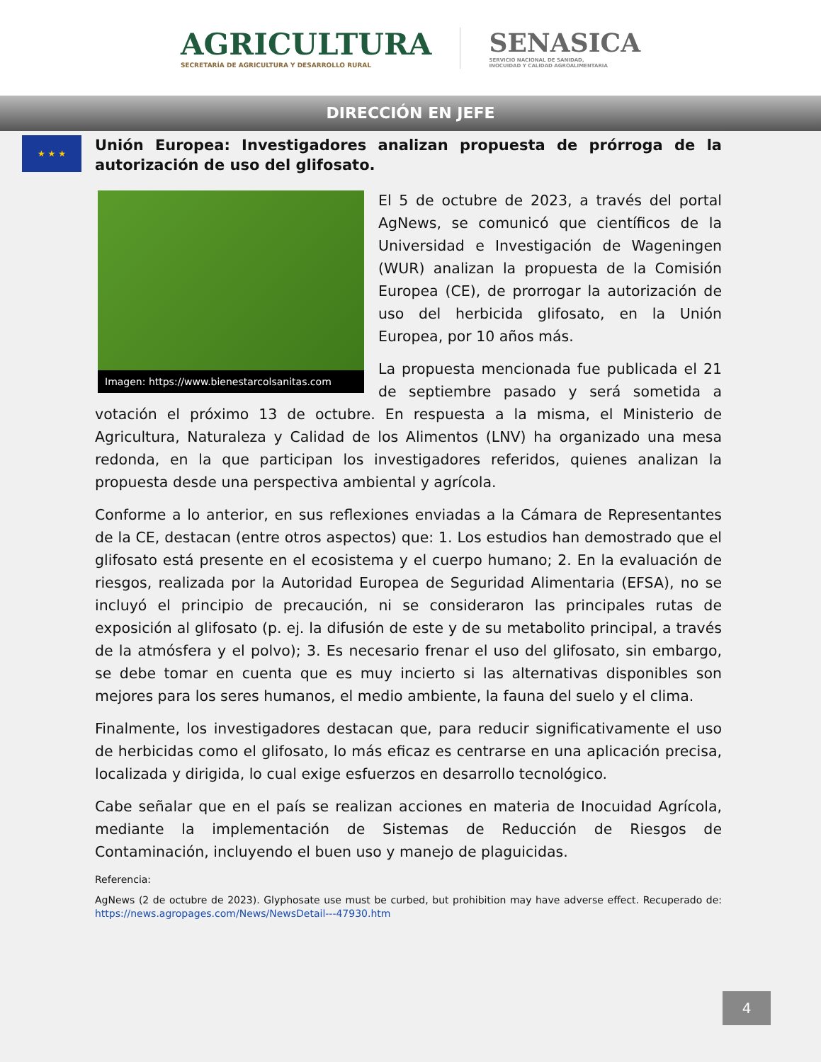AGRICULTURA
SECRETARÍA DE AGRICULTURA Y DESARROLLO RURAL
SENASICA
SERVICIO NACIONAL DE SANIDAD,
INOCUIDAD Y CALIDAD AGROALIMENTARIA
DIRECCIÓN EN JEFE
★ ★ ★
Unión Europea: Investigadores analizan propuesta de prórroga de la autorización de uso del glifosato.
Imagen: https://www.bienestarcolsanitas.com
El 5 de octubre de 2023, a través del portal AgNews, se comunicó que científicos de la Universidad e Investigación de Wageningen (WUR) analizan la propuesta de la Comisión Europea (CE), de prorrogar la autorización de uso del herbicida glifosato, en la Unión Europea, por 10 años más.
La propuesta mencionada fue publicada el 21 de septiembre pasado y será sometida a votación el próximo 13 de octubre. En respuesta a la misma, el Ministerio de Agricultura, Naturaleza y Calidad de los Alimentos (LNV) ha organizado una mesa redonda, en la que participan los investigadores referidos, quienes analizan la propuesta desde una perspectiva ambiental y agrícola.
Conforme a lo anterior, en sus reflexiones enviadas a la Cámara de Representantes de la CE, destacan (entre otros aspectos) que: 1. Los estudios han demostrado que el glifosato está presente en el ecosistema y el cuerpo humano; 2. En la evaluación de riesgos, realizada por la Autoridad Europea de Seguridad Alimentaria (EFSA), no se incluyó el principio de precaución, ni se consideraron las principales rutas de exposición al glifosato (p. ej. la difusión de este y de su metabolito principal, a través de la atmósfera y el polvo); 3. Es necesario frenar el uso del glifosato, sin embargo, se debe tomar en cuenta que es muy incierto si las alternativas disponibles son mejores para los seres humanos, el medio ambiente, la fauna del suelo y el clima.
Finalmente, los investigadores destacan que, para reducir significativamente el uso de herbicidas como el glifosato, lo más eficaz es centrarse en una aplicación precisa, localizada y dirigida, lo cual exige esfuerzos en desarrollo tecnológico.
Cabe señalar que en el país se realizan acciones en materia de Inocuidad Agrícola, mediante la implementación de Sistemas de Reducción de Riesgos de Contaminación, incluyendo el buen uso y manejo de plaguicidas.
Referencia:
AgNews (2 de octubre de 2023). Glyphosate use must be curbed, but prohibition may have adverse effect. Recuperado de: https://news.agropages.com/News/NewsDetail---47930.htm
4